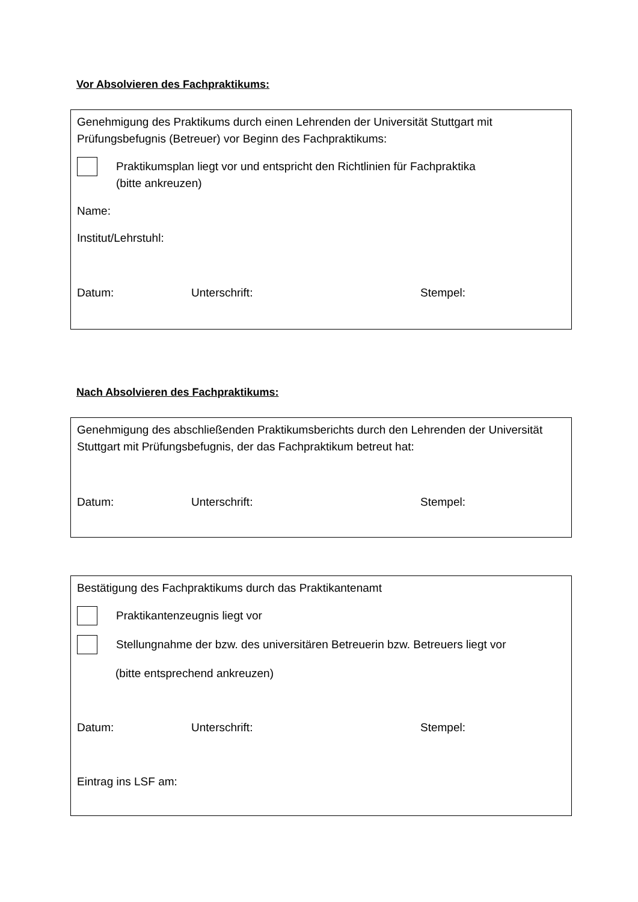Vor Absolvieren des Fachpraktikums:
Genehmigung des Praktikums durch einen Lehrenden der Universität Stuttgart mit Prüfungsbefugnis (Betreuer) vor Beginn des Fachpraktikums:
Praktikumsplan liegt vor und entspricht den Richtlinien für Fachpraktika
(bitte ankreuzen)
Name:
Institut/Lehrstuhl:
Datum: Unterschrift: Stempel:
Nach Absolvieren des Fachpraktikums:
Genehmigung des abschließenden Praktikumsberichts durch den Lehrenden der Universität Stuttgart mit Prüfungsbefugnis, der das Fachpraktikum betreut hat:
Datum: Unterschrift: Stempel:
Bestätigung des Fachpraktikums durch das Praktikantenamt
Praktikantenzeugnis liegt vor
Stellungnahme der bzw. des universitären Betreuerin bzw. Betreuers liegt vor
(bitte entsprechend ankreuzen)
Datum: Unterschrift: Stempel:
Eintrag ins LSF am: